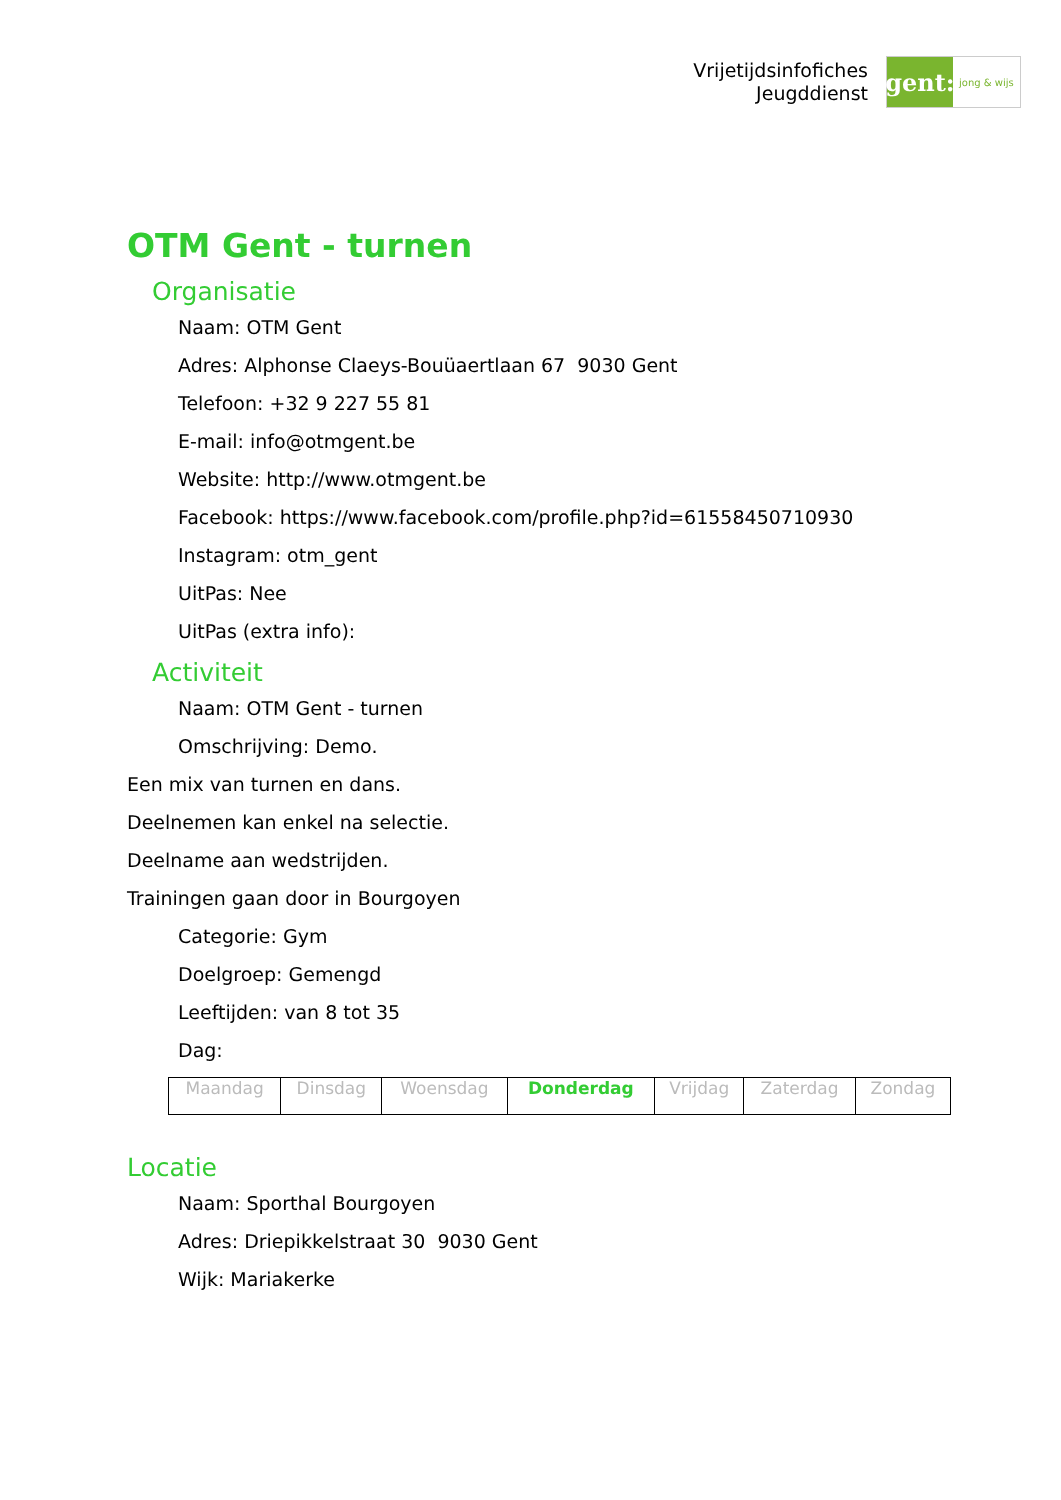Vrijetijdsinfofiches
Jeugddienst
gent:
jong & wijs
OTM Gent - turnen
Organisatie
Naam: OTM Gent
Adres: Alphonse Claeys-Bouüaertlaan 67 9030 Gent
Telefoon: +32 9 227 55 81
E-mail: info@otmgent.be
Website: http://www.otmgent.be
Facebook: https://www.facebook.com/profile.php?id=61558450710930
Instagram: otm_gent
UitPas: Nee
UitPas (extra info):
Activiteit
Naam: OTM Gent - turnen
Omschrijving: Demo.
Een mix van turnen en dans.
Deelnemen kan enkel na selectie.
Deelname aan wedstrijden.
Trainingen gaan door in Bourgoyen
Categorie: Gym
Doelgroep: Gemengd
Leeftijden: van 8 tot 35
Dag:
| Maandag | Dinsdag | Woensdag | Donderdag | Vrijdag | Zaterdag | Zondag |
Locatie
Naam: Sporthal Bourgoyen
Adres: Driepikkelstraat 30 9030 Gent
Wijk: Mariakerke